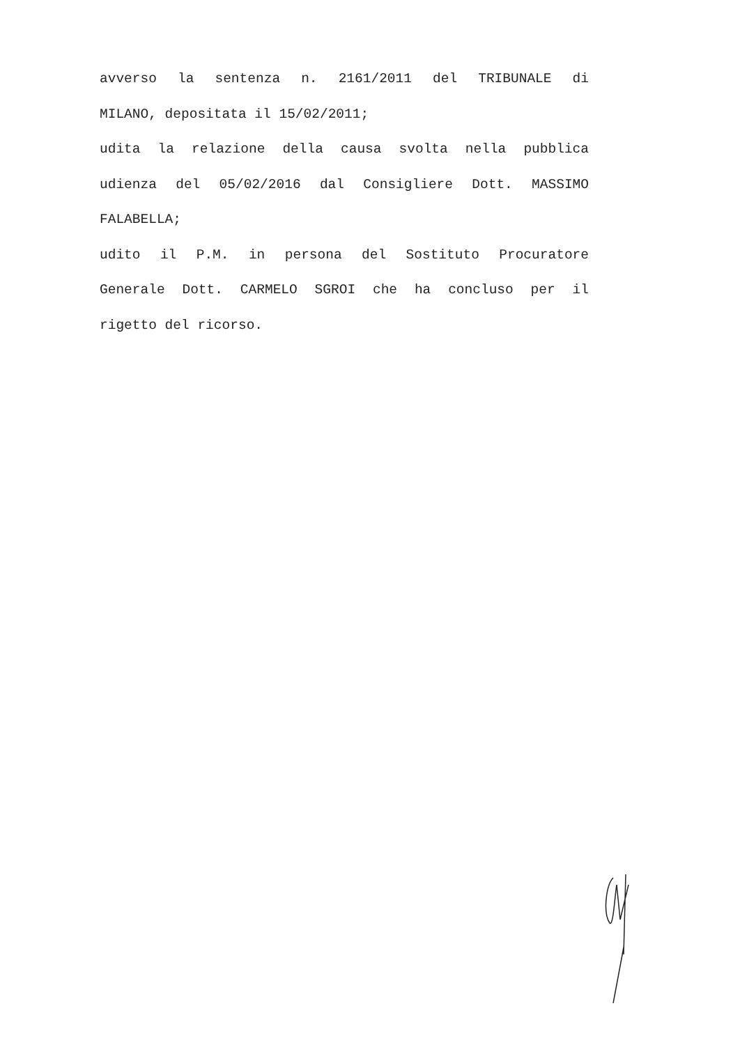avverso la sentenza n. 2161/2011 del TRIBUNALE di
MILANO, depositata il 15/02/2011;
udita la relazione della causa svolta nella pubblica
udienza del 05/02/2016 dal Consigliere Dott. MASSIMO
FALABELLA;
udito il P.M. in persona del Sostituto Procuratore
Generale Dott. CARMELO SGROI che ha concluso per il
rigetto del ricorso.